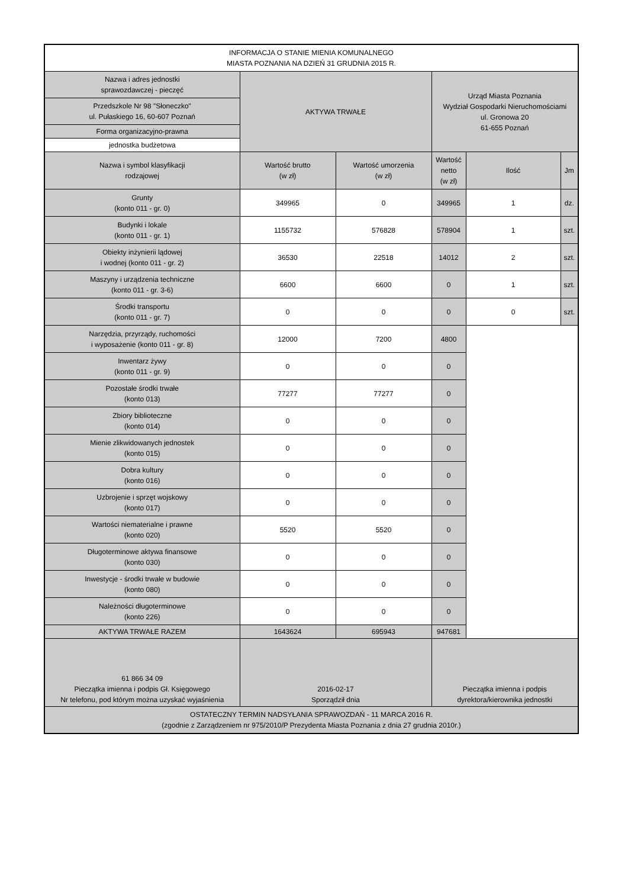| INFORMACJA O STANIE MIENIA KOMUNALNEGO MIASTA POZNANIA NA DZIEŃ 31 GRUDNIA 2015 R. | | | | | |
| Nazwa i adres jednostki sprawozdawczej - pieczęć | AKTYWA TRWAŁE | | Urząd Miasta Poznania Wydział Gospodarki Nieruchomościami ul. Gronowa 20 61-655 Poznań | | |
| Przedszkole Nr 98 "Słoneczko" ul. Pułaskiego 16, 60-607 Poznań | | | | | |
| Forma organizacyjno-prawna | | | | | |
| jednostka budżetowa | | | | | |
| Nazwa i symbol klasyfikacji rodzajowej | Wartość brutto (w zł) | Wartość umorzenia (w zł) | Wartość netto (w zł) | Ilość | Jm |
| Grunty (konto 011 - gr. 0) | 349965 | 0 | 349965 | 1 | dz. |
| Budynki i lokale (konto 011 - gr. 1) | 1155732 | 576828 | 578904 | 1 | szt. |
| Obiekty inżynierii lądowej i wodnej (konto 011 - gr. 2) | 36530 | 22518 | 14012 | 2 | szt. |
| Maszyny i urządzenia techniczne (konto 011 - gr. 3-6) | 6600 | 6600 | 0 | 1 | szt. |
| Środki transportu (konto 011 - gr. 7) | 0 | 0 | 0 | 0 | szt. |
| Narzędzia, przyrządy, ruchomości i wyposażenie (konto 011 - gr. 8) | 12000 | 7200 | 4800 | | |
| Inwentarz żywy (konto 011 - gr. 9) | 0 | 0 | 0 | | |
| Pozostałe środki trwałe (konto 013) | 77277 | 77277 | 0 | | |
| Zbiory biblioteczne (konto 014) | 0 | 0 | 0 | | |
| Mienie zlikwidowanych jednostek (konto 015) | 0 | 0 | 0 | | |
| Dobra kultury (konto 016) | 0 | 0 | 0 | | |
| Uzbrojenie i sprzęt wojskowy (konto 017) | 0 | 0 | 0 | | |
| Wartości niematerialne i prawne (konto 020) | 5520 | 5520 | 0 | | |
| Długoterminowe aktywa finansowe (konto 030) | 0 | 0 | 0 | | |
| Inwestycje - środki trwałe w budowie (konto 080) | 0 | 0 | 0 | | |
| Należności długoterminowe (konto 226) | 0 | 0 | 0 | | |
| AKTYWA TRWAŁE RAZEM | 1643624 | 695943 | 947681 | | |
| 61 866 34 09 Pieczątka imienna i podpis Gł. Księgowego Nr telefonu, pod którym można uzyskać wyjaśnienia | 2016-02-17 Sporządził dnia | | Pieczątka imienna i podpis dyrektora/kierownika jednostki | | |
| OSTATECZNY TERMIN NADSYŁANIA SPRAWOZDAŃ - 11 MARCA 2016 R. (zgodnie z Zarządzeniem nr 975/2010/P Prezydenta Miasta Poznania z dnia 27 grudnia 2010r.) | | | | | |